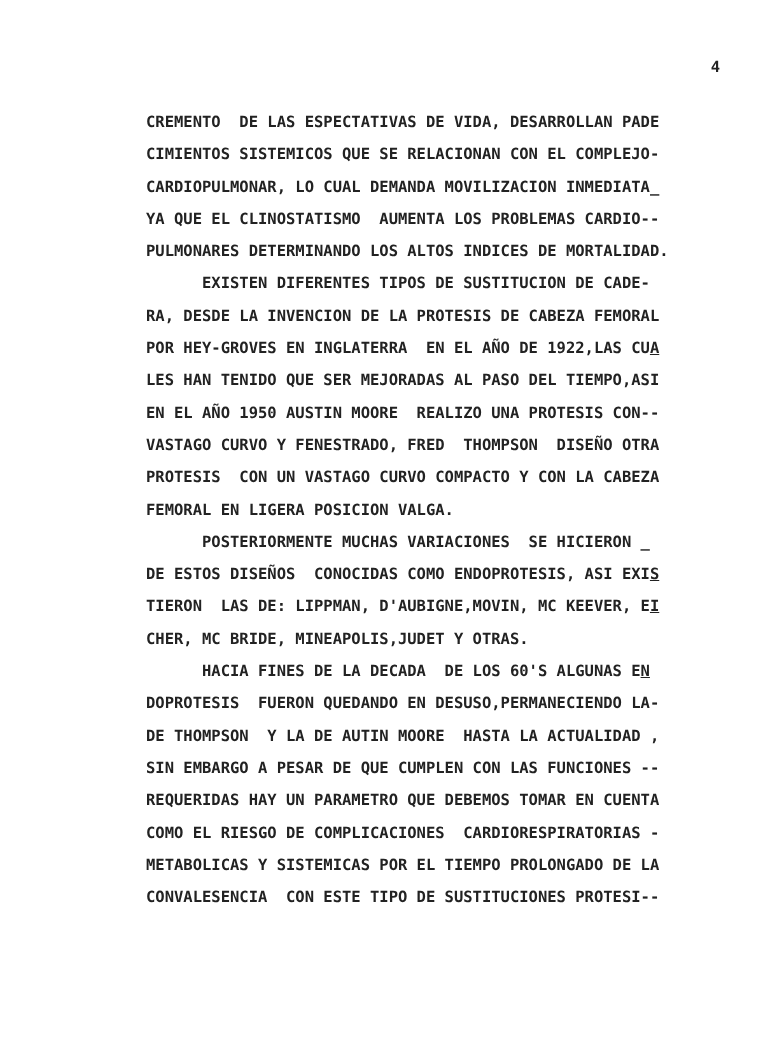4
CREMENTO DE LAS ESPECTATIVAS DE VIDA, DESARROLLAN PADE CIMIENTOS SISTEMICOS QUE SE RELACIONAN CON EL COMPLEJO- CARDIOPULMONAR, LO CUAL DEMANDA MOVILIZACION INMEDIATA_ YA QUE EL CLINOSTATISMO AUMENTA LOS PROBLEMAS CARDIO-- PULMONARES DETERMINANDO LOS ALTOS INDICES DE MORTALIDAD. EXISTEN DIFERENTES TIPOS DE SUSTITUCION DE CADE- RA, DESDE LA INVENCION DE LA PROTESIS DE CABEZA FEMORAL POR HEY-GROVES EN INGLATERRA EN EL AÑO DE 1922,LAS CUA LES HAN TENIDO QUE SER MEJORADAS AL PASO DEL TIEMPO,ASI EN EL AÑO 1950 AUSTIN MOORE REALIZO UNA PROTESIS CON-- VASTAGO CURVO Y FENESTRADO, FRED THOMPSON DISEÑO OTRA PROTESIS CON UN VASTAGO CURVO COMPACTO Y CON LA CABEZA FEMORAL EN LIGERA POSICION VALGA. POSTERIORMENTE MUCHAS VARIACIONES SE HICIERON _ DE ESTOS DISEÑOS CONOCIDAS COMO ENDOPROTESIS, ASI EXIS TIERON LAS DE: LIPPMAN, D'AUBIGNE,MOVIN, MC KEEVER, EI CHER, MC BRIDE, MINEAPOLIS,JUDET Y OTRAS. HACIA FINES DE LA DECADA DE LOS 60'S ALGUNAS EN DOPROTESIS FUERON QUEDANDO EN DESUSO,PERMANECIENDO LA- DE THOMPSON Y LA DE AUTIN MOORE HASTA LA ACTUALIDAD , SIN EMBARGO A PESAR DE QUE CUMPLEN CON LAS FUNCIONES -- REQUERIDAS HAY UN PARAMETRO QUE DEBEMOS TOMAR EN CUENTA COMO EL RIESGO DE COMPLICACIONES CARDIORESPIRATORIAS - METABOLICAS Y SISTEMICAS POR EL TIEMPO PROLONGADO DE LA CONVALESENCIA CON ESTE TIPO DE SUSTITUCIONES PROTESI--